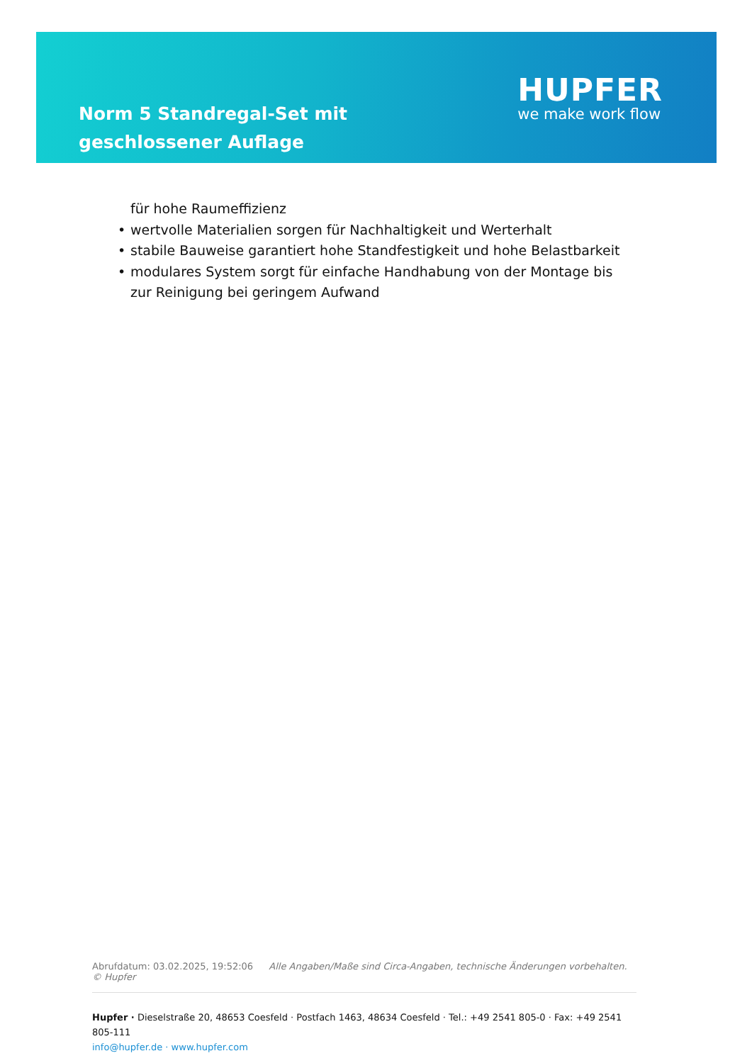Norm 5 Standregal-Set mit geschlossener Auflage
HUPFER
we make work flow
für hohe Raumeffizienz
• wertvolle Materialien sorgen für Nachhaltigkeit und Werterhalt
• stabile Bauweise garantiert hohe Standfestigkeit und hohe Belastbarkeit
• modulares System sorgt für einfache Handhabung von der Montage bis zur Reinigung bei geringem Aufwand
Abrufdatum: 03.02.2025, 19:52:06 Alle Angaben/Maße sind Circa-Angaben, technische Änderungen vorbehalten. © Hupfer
Hupfer · Dieselstraße 20, 48653 Coesfeld · Postfach 1463, 48634 Coesfeld · Tel.: +49 2541 805-0 · Fax: +49 2541 805-111
info@hupfer.de · www.hupfer.com